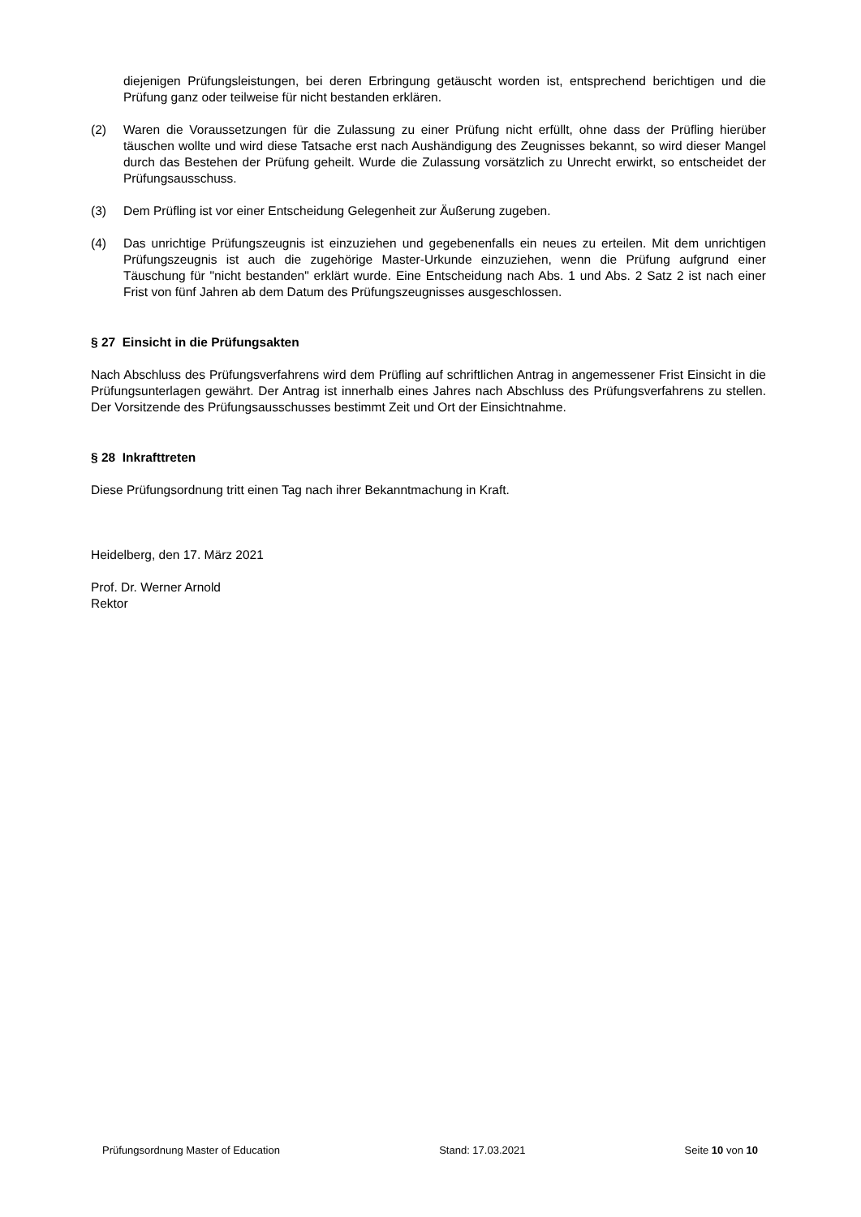diejenigen Prüfungsleistungen, bei deren Erbringung getäuscht worden ist, entsprechend berichtigen und die Prüfung ganz oder teilweise für nicht bestanden erklären.
(2) Waren die Voraussetzungen für die Zulassung zu einer Prüfung nicht erfüllt, ohne dass der Prüfling hierüber täuschen wollte und wird diese Tatsache erst nach Aushändigung des Zeugnisses bekannt, so wird dieser Mangel durch das Bestehen der Prüfung geheilt. Wurde die Zulassung vorsätzlich zu Unrecht erwirkt, so entscheidet der Prüfungsausschuss.
(3) Dem Prüfling ist vor einer Entscheidung Gelegenheit zur Äußerung zugeben.
(4) Das unrichtige Prüfungszeugnis ist einzuziehen und gegebenenfalls ein neues zu erteilen. Mit dem unrichtigen Prüfungszeugnis ist auch die zugehörige Master-Urkunde einzuziehen, wenn die Prüfung aufgrund einer Täuschung für "nicht bestanden" erklärt wurde. Eine Entscheidung nach Abs. 1 und Abs. 2 Satz 2 ist nach einer Frist von fünf Jahren ab dem Datum des Prüfungszeugnisses ausgeschlossen.
§ 27 Einsicht in die Prüfungsakten
Nach Abschluss des Prüfungsverfahrens wird dem Prüfling auf schriftlichen Antrag in angemessener Frist Einsicht in die Prüfungsunterlagen gewährt. Der Antrag ist innerhalb eines Jahres nach Abschluss des Prüfungsverfahrens zu stellen. Der Vorsitzende des Prüfungsausschusses bestimmt Zeit und Ort der Einsichtnahme.
§ 28 Inkrafttreten
Diese Prüfungsordnung tritt einen Tag nach ihrer Bekanntmachung in Kraft.
Heidelberg, den 17. März 2021
Prof. Dr. Werner Arnold
Rektor
Prüfungsordnung Master of Education Stand: 17.03.2021 Seite 10 von 10